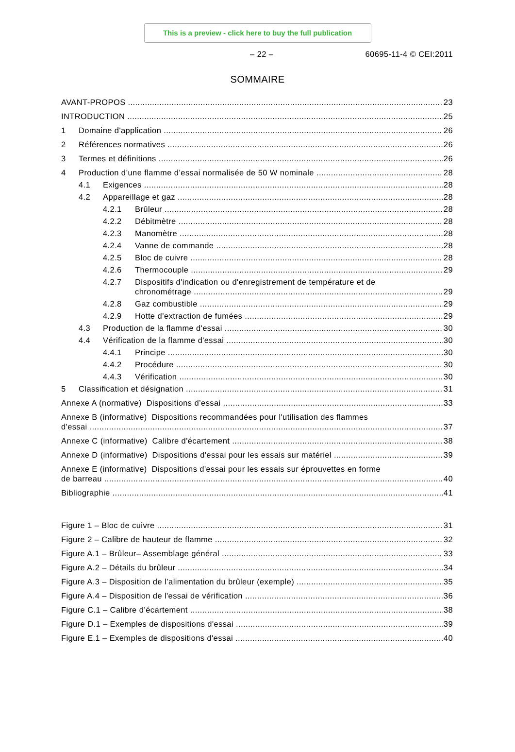This is a preview - click here to buy the full publication
– 22 – 60695-11-4 © CEI:2011
SOMMAIRE
AVANT-PROPOS 23
INTRODUCTION 25
1 Domaine d'application 26
2 Références normatives 26
3 Termes et définitions 26
4 Production d’une flamme d’essai normalisée de 50 W nominale 28
4.1 Exigences 28
4.2 Appareillage et gaz 28
4.2.1 Brûleur 28
4.2.2 Débitmètre 28
4.2.3 Manomètre 28
4.2.4 Vanne de commande 28
4.2.5 Bloc de cuivre 28
4.2.6 Thermocouple 29
4.2.7 Dispositifs d'indication ou d'enregistrement de température et de
chronométrage 29
4.2.8 Gaz combustible 29
4.2.9 Hotte d’extraction de fumées 29
4.3 Production de la flamme d'essai 30
4.4 Vérification de la flamme d'essai 30
4.4.1 Principe 30
4.4.2 Procédure 30
4.4.3 Vérification 30
5 Classification et désignation 31
Annexe A (normative) Dispositions d’essai 33
Annexe B (informative) Dispositions recommandées pour l'utilisation des flammes
d'essai 37
Annexe C (informative) Calibre d'écartement 38
Annexe D (informative) Dispositions d'essai pour les essais sur matériel 39
Annexe E (informative) Dispositions d'essai pour les essais sur éprouvettes en forme
de barreau 40
Bibliographie 41
Figure 1 – Bloc de cuivre 31
Figure 2 – Calibre de hauteur de flamme 32
Figure A.1 – Brûleur– Assemblage général 33
Figure A.2 – Détails du brûleur 34
Figure A.3 – Disposition de l’alimentation du brûleur (exemple) 35
Figure A.4 – Disposition de l'essai de vérification 36
Figure C.1 – Calibre d’écartement 38
Figure D.1 – Exemples de dispositions d'essai 39
Figure E.1 – Exemples de dispositions d'essai 40